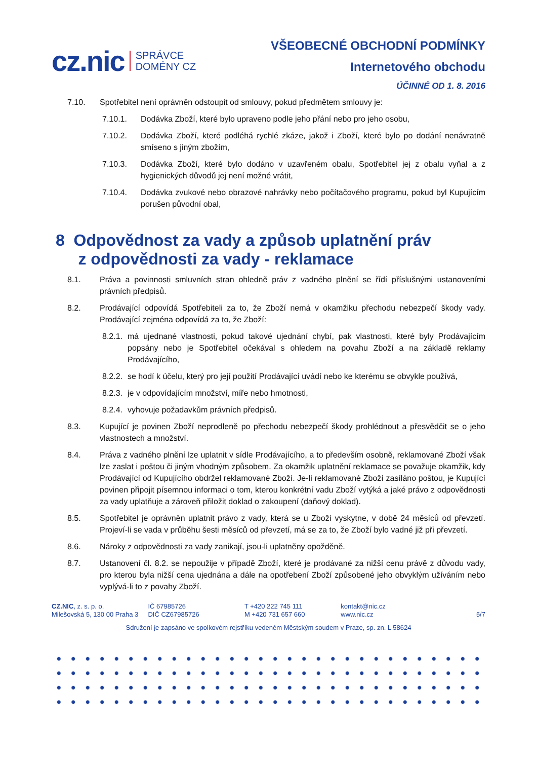cz.nic SPRÁVCE
DOMÉNY CZ
VŠEOBECNÉ OBCHODNÍ PODMÍNKY
Internetového obchodu
ÚČINNÉ OD 1. 8. 2016
7.10. Spotřebitel není oprávněn odstoupit od smlouvy, pokud předmětem smlouvy je:
7.10.1. Dodávka Zboží, které bylo upraveno podle jeho přání nebo pro jeho osobu,
7.10.2. Dodávka Zboží, které podléhá rychlé zkáze, jakož i Zboží, které bylo po dodání nenávratně smíseno s jiným zbožím,
7.10.3. Dodávka Zboží, které bylo dodáno v uzavřeném obalu, Spotřebitel jej z obalu vyňal a z hygienických důvodů jej není možné vrátit,
7.10.4. Dodávka zvukové nebo obrazové nahrávky nebo počítačového programu, pokud byl Kupujícím porušen původní obal,
8 Odpovědnost za vady a způsob uplatnění práv
z odpovědnosti za vady - reklamace
8.1. Práva a povinnosti smluvních stran ohledně práv z vadného plnění se řídí příslušnými ustanoveními právních předpisů.
8.2. Prodávající odpovídá Spotřebiteli za to, že Zboží nemá v okamžiku přechodu nebezpečí škody vady. Prodávající zejména odpovídá za to, že Zboží:
8.2.1. má ujednané vlastnosti, pokud takové ujednání chybí, pak vlastnosti, které byly Prodávajícím popsány nebo je Spotřebitel očekával s ohledem na povahu Zboží a na základě reklamy Prodávajícího,
8.2.2. se hodí k účelu, který pro její použití Prodávající uvádí nebo ke kterému se obvykle používá,
8.2.3. je v odpovídajícím množství, míře nebo hmotnosti,
8.2.4. vyhovuje požadavkům právních předpisů.
8.3. Kupující je povinen Zboží neprodleně po přechodu nebezpečí škody prohlédnout a přesvědčit se o jeho vlastnostech a množství.
8.4. Práva z vadného plnění lze uplatnit v sídle Prodávajícího, a to především osobně, reklamované Zboží však lze zaslat i poštou či jiným vhodným způsobem. Za okamžik uplatnění reklamace se považuje okamžik, kdy Prodávající od Kupujícího obdržel reklamované Zboží. Je-li reklamované Zboží zasíláno poštou, je Kupující povinen připojit písemnou informaci o tom, kterou konkrétní vadu Zboží vytýká a jaké právo z odpovědnosti za vady uplatňuje a zároveň přiložit doklad o zakoupení (daňový doklad).
8.5. Spotřebitel je oprávněn uplatnit právo z vady, která se u Zboží vyskytne, v době 24 měsíců od převzetí. Projeví-li se vada v průběhu šesti měsíců od převzetí, má se za to, že Zboží bylo vadné již při převzetí.
8.6. Nároky z odpovědnosti za vady zanikají, jsou-li uplatněny opožděně.
8.7. Ustanovení čl. 8.2. se nepoužije v případě Zboží, které je prodávané za nižší cenu právě z důvodu vady, pro kterou byla nižší cena ujednána a dále na opotřebení Zboží způsobené jeho obvyklým užíváním nebo vyplývá-li to z povahy Zboží.
CZ.NIC, z. s. p. o.
Milešovská 5, 130 00 Praha 3
IČ 67985726
DIČ CZ67985726
T +420 222 745 111
M +420 731 657 660
kontakt@nic.cz
www.nic.cz
5/7
Sdružení je zapsáno ve spolkovém rejstříku vedeném Městským soudem v Praze, sp. zn. L 58624